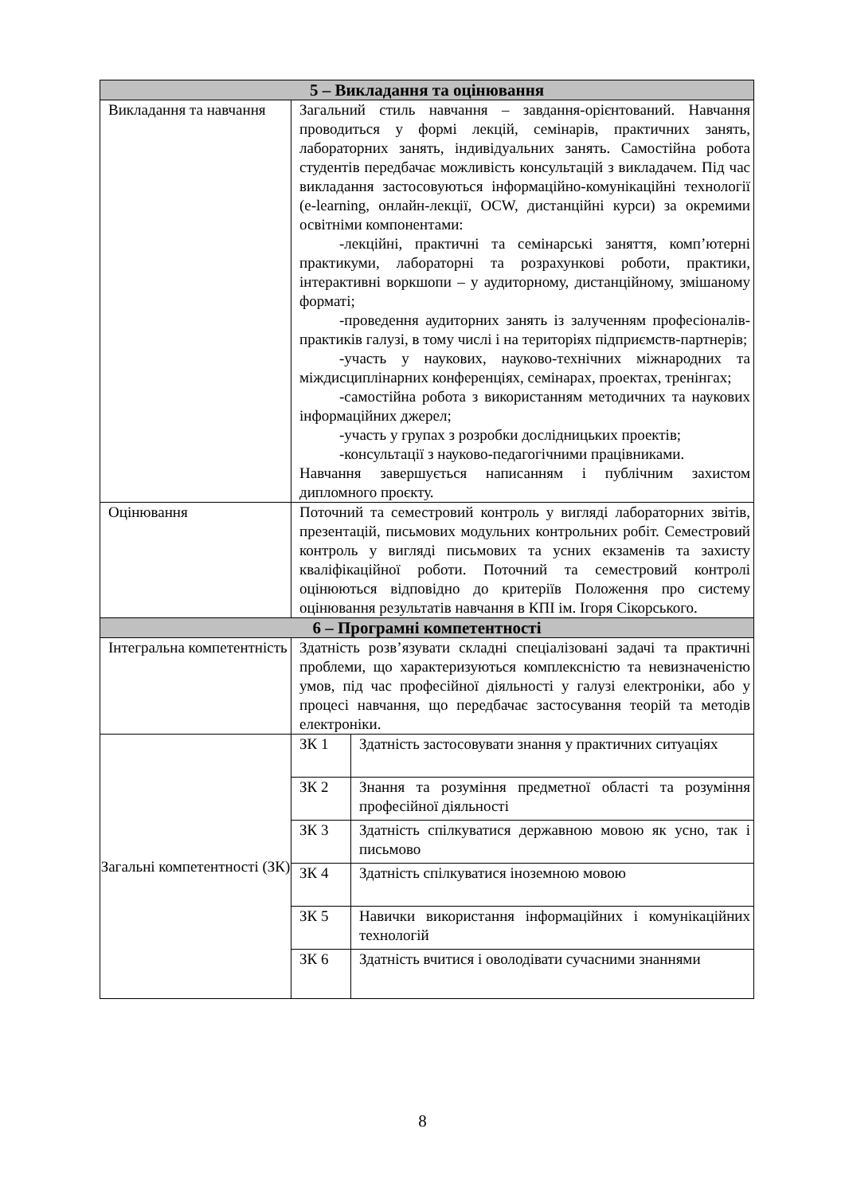| 5 – Викладання та оцінювання | | |
| --- | --- | --- |
| Викладання та навчання | Загальний стиль навчання – завдання-орієнтований. Навчання проводиться у формі лекцій, семінарів, практичних занять, лабораторних занять, індивідуальних занять. Самостійна робота студентів передбачає можливість консультацій з викладачем. Під час викладання застосовуються інформаційно-комунікаційні технології (e-learning, онлайн-лекції, OCW, дистанційні курси) за окремими освітніми компонентами: -лекційні, практичні та семінарські заняття, комп’ютерні практикуми, лабораторні та розрахункові роботи, практики, інтерактивні воркшопи – у аудиторному, дистанційному, змішаному форматі; -проведення аудиторних занять із залученням професіоналів-практиків галузі, в тому числі і на територіях підприємств-партнерів; -участь у наукових, науково-технічних міжнародних та міждисциплінарних конференціях, семінарах, проектах, тренінгах; -самостійна робота з використанням методичних та наукових інформаційних джерел; -участь у групах з розробки дослідницьких проектів; -консультації з науково-педагогічними працівниками. Навчання завершується написанням і публічним захистом дипломного проєкту. | |
| Оцінювання | Поточний та семестровий контроль у вигляді лабораторних звітів, презентацій, письмових модульних контрольних робіт. Семестровий контроль у вигляді письмових та усних екзаменів та захисту кваліфікаційної роботи. Поточний та семестровий контролі оцінюються відповідно до критеріїв Положення про систему оцінювання результатів навчання в КПІ ім. Ігоря Сікорського. | |
| 6 – Програмні компетентності | | |
| Інтегральна компетентність | Здатність розв’язувати складні спеціалізовані задачі та практичні проблеми, що характеризуються комплексністю та невизначеністю умов, під час професійної діяльності у галузі електроніки, або у процесі навчання, що передбачає застосування теорій та методів електроніки. | |
| Загальні компетентності (ЗК) | ЗК 1 | Здатність застосовувати знання у практичних ситуаціях |
| | ЗК 2 | Знання та розуміння предметної області та розуміння професійної діяльності |
| | ЗК 3 | Здатність спілкуватися державною мовою як усно, так і письмово |
| | ЗК 4 | Здатність спілкуватися іноземною мовою |
| | ЗК 5 | Навички використання інформаційних і комунікаційних технологій |
| | ЗК 6 | Здатність вчитися і оволодівати сучасними знаннями |
8